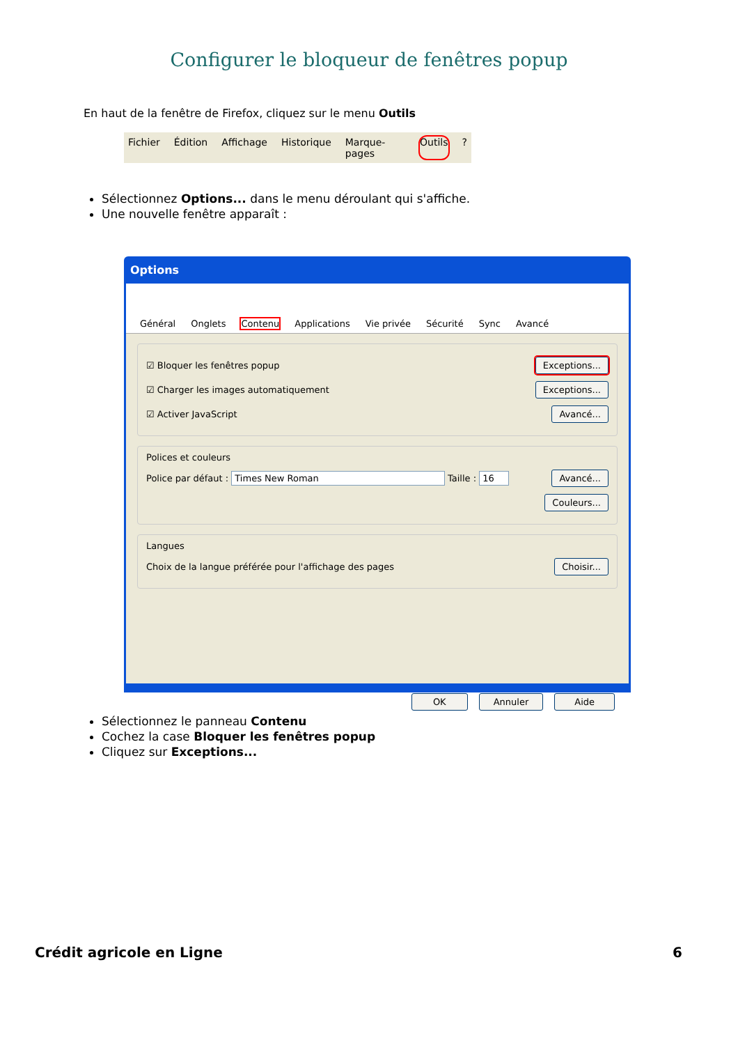Configurer le bloqueur de fenêtres popup
En haut de la fenêtre de Firefox, cliquez sur le menu Outils
Fichier Édition Affichage Historique Marque-pages Outils?
Sélectionnez Options... dans le menu déroulant qui s'affiche.
Une nouvelle fenêtre apparaît :
Options
Général Onglets Contenu Applications Vie privée Sécurité Sync Avancé
☑ Bloquer les fenêtres popup Exceptions...
☑ Charger les images automatiquement Exceptions...
☑ Activer JavaScript Avancé...
Polices et couleurs
Police par défaut : Times New Roman Taille : 16 Avancé...
Couleurs...
Langues
Choix de la langue préférée pour l'affichage des pages Choisir...
OK Annuler Aide
Sélectionnez le panneau Contenu
Cochez la case Bloquer les fenêtres popup
Cliquez sur Exceptions...
Crédit agricole en Ligne 6